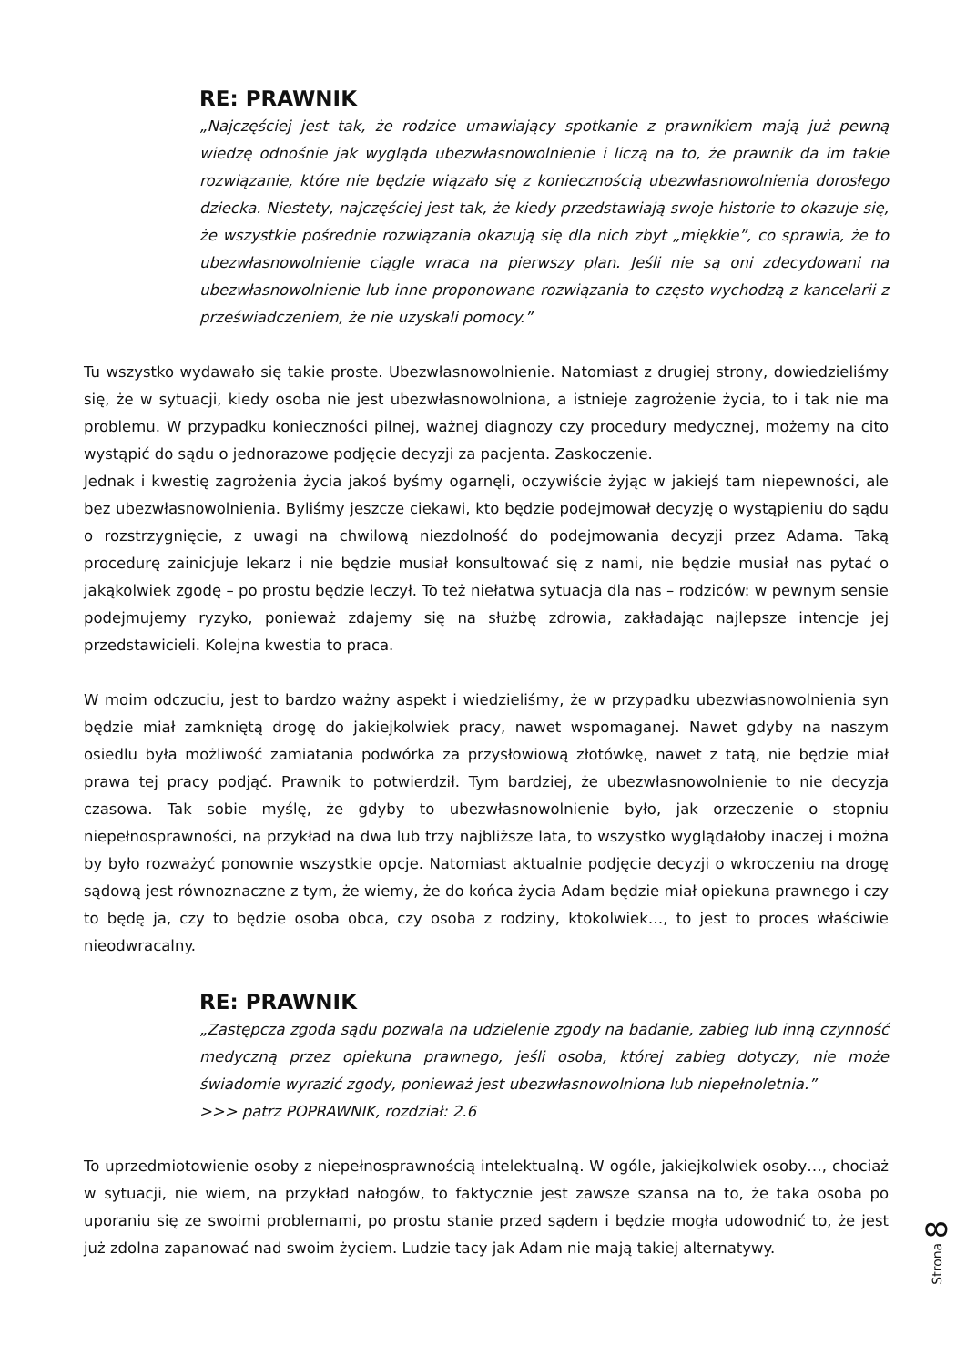RE: PRAWNIK
„Najczęściej jest tak, że rodzice umawiający spotkanie z prawnikiem mają już pewną wiedzę odnośnie jak wygląda ubezwłasnowolnienie i liczą na to, że prawnik da im takie rozwiązanie, które nie będzie wiązało się z koniecznością ubezwłasnowolnienia dorosłego dziecka. Niestety, najczęściej jest tak, że kiedy przedstawiają swoje historie to okazuje się, że wszystkie pośrednie rozwiązania okazują się dla nich zbyt „miękkie”, co sprawia, że to ubezwłasnowolnienie ciągle wraca na pierwszy plan. Jeśli nie są oni zdecydowani na ubezwłasnowolnienie lub inne proponowane rozwiązania to często wychodzą z kancelarii z przeświadczeniem, że nie uzyskali pomocy.”
Tu wszystko wydawało się takie proste. Ubezwłasnowolnienie. Natomiast z drugiej strony, dowiedzieliśmy się, że w sytuacji, kiedy osoba nie jest ubezwłasnowolniona, a istnieje zagrożenie życia, to i tak nie ma problemu. W przypadku konieczności pilnej, ważnej diagnozy czy procedury medycznej, możemy na cito wystąpić do sądu o jednorazowe podjęcie decyzji za pacjenta. Zaskoczenie.
Jednak i kwestię zagrożenia życia jakoś byśmy ogarnęli, oczywiście żyjąc w jakiejś tam niepewności, ale bez ubezwłasnowolnienia. Byliśmy jeszcze ciekawi, kto będzie podejmował decyzję o wystąpieniu do sądu o rozstrzygnięcie, z uwagi na chwilową niezdolność do podejmowania decyzji przez Adama. Taką procedurę zainicjuje lekarz i nie będzie musiał konsultować się z nami, nie będzie musiał nas pytać o jakąkolwiek zgodę – po prostu będzie leczył. To też niełatwa sytuacja dla nas – rodziców: w pewnym sensie podejmujemy ryzyko, ponieważ zdajemy się na służbę zdrowia, zakładając najlepsze intencje jej przedstawicieli. Kolejna kwestia to praca.
W moim odczuciu, jest to bardzo ważny aspekt i wiedzieliśmy, że w przypadku ubezwłasnowolnienia syn będzie miał zamkniętą drogę do jakiejkolwiek pracy, nawet wspomaganej. Nawet gdyby na naszym osiedlu była możliwość zamiatania podwórka za przysłowiową złotówkę, nawet z tatą, nie będzie miał prawa tej pracy podjąć. Prawnik to potwierdził. Tym bardziej, że ubezwłasnowolnienie to nie decyzja czasowa. Tak sobie myślę, że gdyby to ubezwłasnowolnienie było, jak orzeczenie o stopniu niepełnosprawności, na przykład na dwa lub trzy najbliższe lata, to wszystko wyglądałoby inaczej i można by było rozważyć ponownie wszystkie opcje. Natomiast aktualnie podjęcie decyzji o wkroczeniu na drogę sądową jest równoznaczne z tym, że wiemy, że do końca życia Adam będzie miał opiekuna prawnego i czy to będę ja, czy to będzie osoba obca, czy osoba z rodziny, ktokolwiek…, to jest to proces właściwie nieodwracalny.
RE: PRAWNIK
„Zastępcza zgoda sądu pozwala na udzielenie zgody na badanie, zabieg lub inną czynność medyczną przez opiekuna prawnego, jeśli osoba, której zabieg dotyczy, nie może świadomie wyrazić zgody, ponieważ jest ubezwłasnowolniona lub niepełnoletnia.”
>>> patrz POPRAWNIK, rozdział: 2.6
To uprzedmiotowienie osoby z niepełnosprawnością intelektualną. W ogóle, jakiejkolwiek osoby…, chociaż w sytuacji, nie wiem, na przykład nałogów, to faktycznie jest zawsze szansa na to, że taka osoba po uporaniu się ze swoimi problemami, po prostu stanie przed sądem i będzie mogła udowodnić to, że jest już zdolna zapanować nad swoim życiem. Ludzie tacy jak Adam nie mają takiej alternatywy.
Strona 8